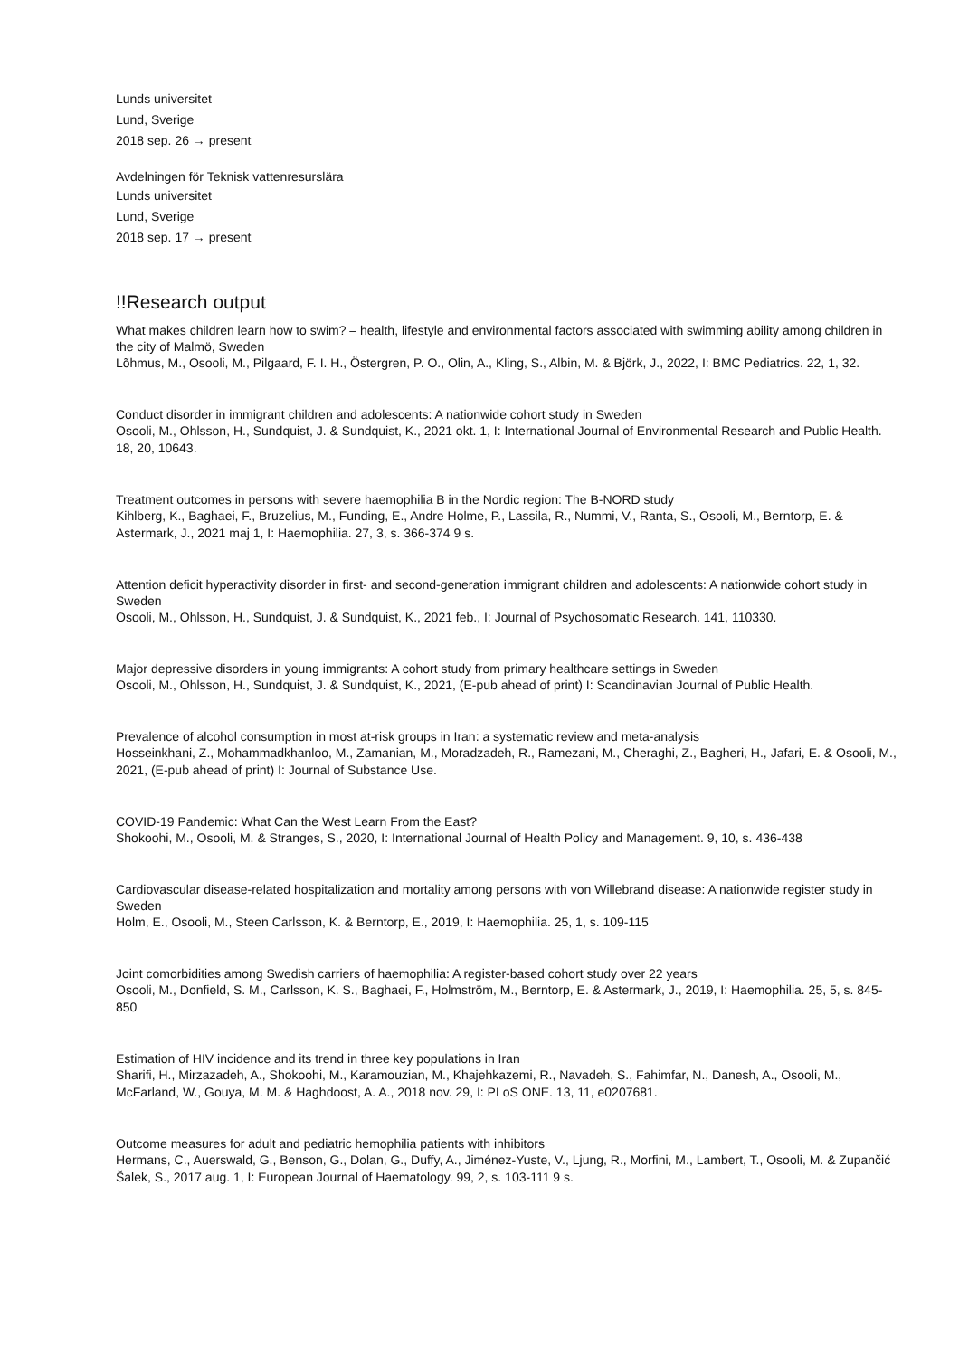Lunds universitet
Lund, Sverige
2018 sep. 26 → present
Avdelningen för Teknisk vattenresurslära
Lunds universitet
Lund, Sverige
2018 sep. 17 → present
!!Research output
What makes children learn how to swim? – health, lifestyle and environmental factors associated with swimming ability among children in the city of Malmö, Sweden
Lõhmus, M., Osooli, M., Pilgaard, F. I. H., Östergren, P. O., Olin, A., Kling, S., Albin, M. & Björk, J., 2022, I: BMC Pediatrics. 22, 1, 32.
Conduct disorder in immigrant children and adolescents: A nationwide cohort study in Sweden
Osooli, M., Ohlsson, H., Sundquist, J. & Sundquist, K., 2021 okt. 1, I: International Journal of Environmental Research and Public Health. 18, 20, 10643.
Treatment outcomes in persons with severe haemophilia B in the Nordic region: The B-NORD study
Kihlberg, K., Baghaei, F., Bruzelius, M., Funding, E., Andre Holme, P., Lassila, R., Nummi, V., Ranta, S., Osooli, M., Berntorp, E. & Astermark, J., 2021 maj 1, I: Haemophilia. 27, 3, s. 366-374 9 s.
Attention deficit hyperactivity disorder in first- and second-generation immigrant children and adolescents: A nationwide cohort study in Sweden
Osooli, M., Ohlsson, H., Sundquist, J. & Sundquist, K., 2021 feb., I: Journal of Psychosomatic Research. 141, 110330.
Major depressive disorders in young immigrants: A cohort study from primary healthcare settings in Sweden
Osooli, M., Ohlsson, H., Sundquist, J. & Sundquist, K., 2021, (E-pub ahead of print) I: Scandinavian Journal of Public Health.
Prevalence of alcohol consumption in most at-risk groups in Iran: a systematic review and meta-analysis
Hosseinkhani, Z., Mohammadkhanloo, M., Zamanian, M., Moradzadeh, R., Ramezani, M., Cheraghi, Z., Bagheri, H., Jafari, E. & Osooli, M., 2021, (E-pub ahead of print) I: Journal of Substance Use.
COVID-19 Pandemic: What Can the West Learn From the East?
Shokoohi, M., Osooli, M. & Stranges, S., 2020, I: International Journal of Health Policy and Management. 9, 10, s. 436-438
Cardiovascular disease-related hospitalization and mortality among persons with von Willebrand disease: A nationwide register study in Sweden
Holm, E., Osooli, M., Steen Carlsson, K. & Berntorp, E., 2019, I: Haemophilia. 25, 1, s. 109-115
Joint comorbidities among Swedish carriers of haemophilia: A register-based cohort study over 22 years
Osooli, M., Donfield, S. M., Carlsson, K. S., Baghaei, F., Holmström, M., Berntorp, E. & Astermark, J., 2019, I: Haemophilia. 25, 5, s. 845-850
Estimation of HIV incidence and its trend in three key populations in Iran
Sharifi, H., Mirzazadeh, A., Shokoohi, M., Karamouzian, M., Khajehkazemi, R., Navadeh, S., Fahimfar, N., Danesh, A., Osooli, M., McFarland, W., Gouya, M. M. & Haghdoost, A. A., 2018 nov. 29, I: PLoS ONE. 13, 11, e0207681.
Outcome measures for adult and pediatric hemophilia patients with inhibitors
Hermans, C., Auerswald, G., Benson, G., Dolan, G., Duffy, A., Jiménez-Yuste, V., Ljung, R., Morfini, M., Lambert, T., Osooli, M. & Zupančić Šalek, S., 2017 aug. 1, I: European Journal of Haematology. 99, 2, s. 103-111 9 s.